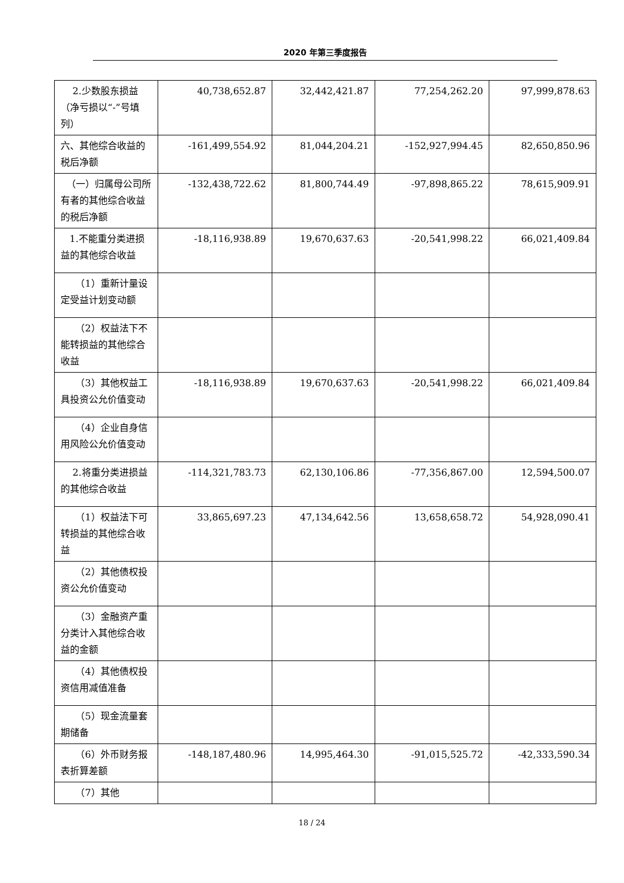2020 年第三季度报告
| 2.少数股东损益（净亏损以“-”号填列） | 40,738,652.87 | 32,442,421.87 | 77,254,262.20 | 97,999,878.63 |
| 六、其他综合收益的税后净额 | -161,499,554.92 | 81,044,204.21 | -152,927,994.45 | 82,650,850.96 |
| （一）归属母公司所有者的其他综合收益的税后净额 | -132,438,722.62 | 81,800,744.49 | -97,898,865.22 | 78,615,909.91 |
| 1.不能重分类进损益的其他综合收益 | -18,116,938.89 | 19,670,637.63 | -20,541,998.22 | 66,021,409.84 |
| （1）重新计量设定受益计划变动额 | | | | |
| （2）权益法下不能转损益的其他综合收益 | | | | |
| （3）其他权益工具投资公允价值变动 | -18,116,938.89 | 19,670,637.63 | -20,541,998.22 | 66,021,409.84 |
| （4）企业自身信用风险公允价值变动 | | | | |
| 2.将重分类进损益的其他综合收益 | -114,321,783.73 | 62,130,106.86 | -77,356,867.00 | 12,594,500.07 |
| （1）权益法下可转损益的其他综合收益 | 33,865,697.23 | 47,134,642.56 | 13,658,658.72 | 54,928,090.41 |
| （2）其他债权投资公允价值变动 | | | | |
| （3）金融资产重分类计入其他综合收益的金额 | | | | |
| （4）其他债权投资信用减值准备 | | | | |
| （5）现金流量套期储备 | | | | |
| （6）外币财务报表折算差额 | -148,187,480.96 | 14,995,464.30 | -91,015,525.72 | -42,333,590.34 |
| （7）其他 | | | | |
18 / 24